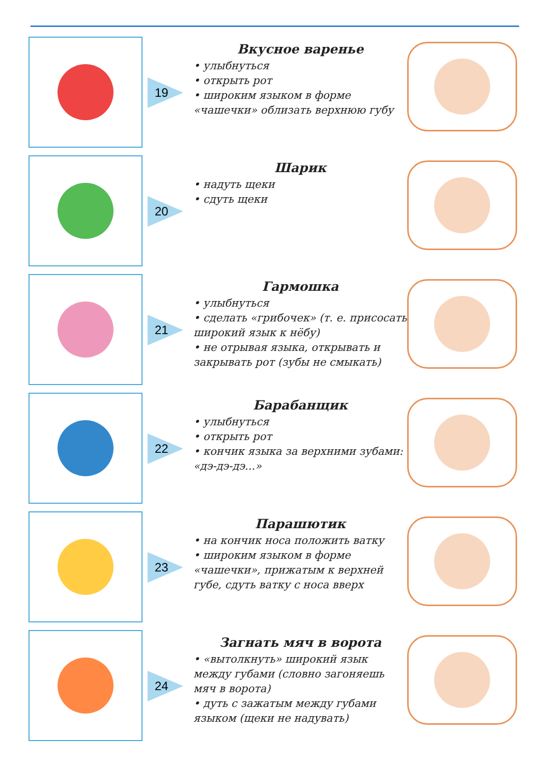19
Вкусное варенье
• улыбнуться
• открыть рот
• широким языком в форме «чашечки» облизать верхнюю губу
20
Шарик
• надуть щеки
• сдуть щеки
21
Гармошка
• улыбнуться
• сделать «грибочек» (т. е. присосать широкий язык к нёбу)
• не отрывая языка, открывать и закрывать рот (зубы не смыкать)
22
Барабанщик
• улыбнуться
• открыть рот
• кончик языка за верхними зубами: «дэ-дэ-дэ...»
23
Парашютик
• на кончик носа положить ватку
• широким языком в форме «чашечки», прижатым к верхней губе, сдуть ватку с носа вверх
24
Загнать мяч в ворота
• «вытолкнуть» широкий язык между губами (словно загоняешь мяч в ворота)
• дуть с зажатым между губами языком (щеки не надувать)